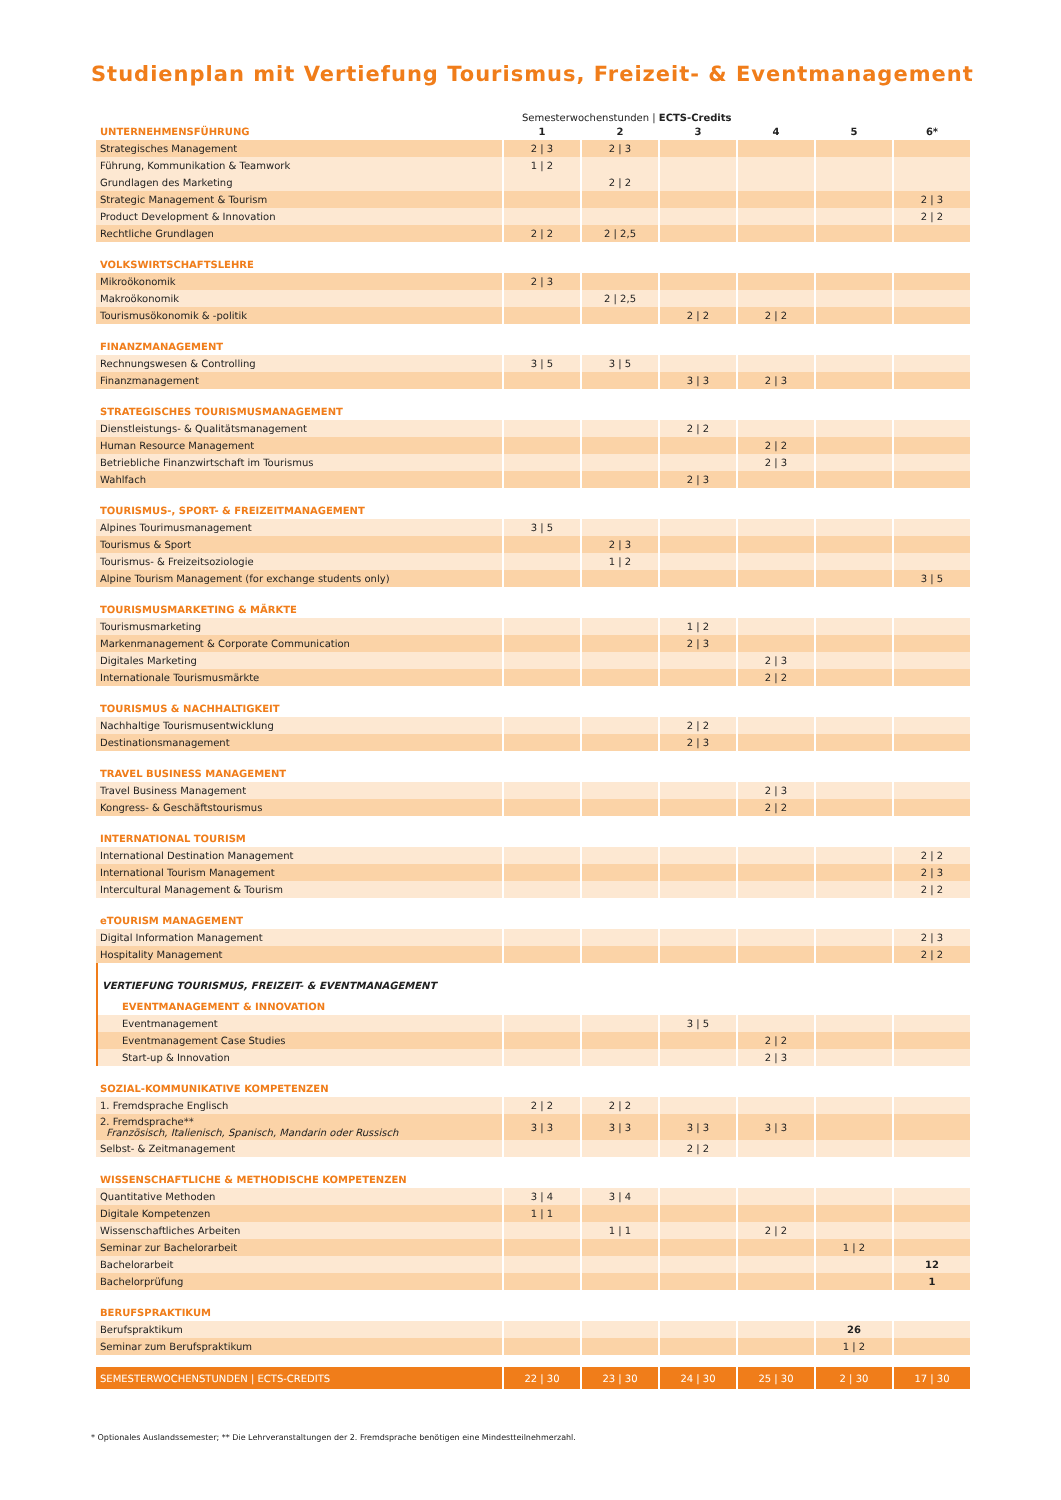Studienplan mit Vertiefung Tourismus, Freizeit- & Eventmanagement
Semesterwochenstunden | ECTS-Credits
| UNTERNEHMENSFÜHRUNG | 1 | 2 | 3 | 4 | 5 | 6* |
| Strategisches Management | 2 / 3 | 2 / 3 | | | | |
| Führung, Kommunikation & Teamwork | 1 / 2 | | | | | |
| Grundlagen des Marketing | | 2 / 2 | | | | |
| Strategic Management & Tourism | | | | | | 2 / 3 |
| Product Development & Innovation | | | | | | 2 / 2 |
| Rechtliche Grundlagen | 2 / 2 | 2 / 2,5 | | | | |
| VOLKSWIRTSCHAFTSLEHRE | | | | | | |
| Mikroökonomik | 2 / 3 | | | | | |
| Makroökonomik | | 2 / 2,5 | | | | |
| Tourismusökonomik & -politik | | | 2 / 2 | 2 / 2 | | |
| FINANZMANAGEMENT | | | | | | |
| Rechnungswesen & Controlling | 3 / 5 | 3 / 5 | | | | |
| Finanzmanagement | | | 3 / 3 | 2 / 3 | | |
| STRATEGISCHES TOURISMUSMANAGEMENT | | | | | | |
| Dienstleistungs- & Qualitätsmanagement | | | 2 / 2 | | | |
| Human Resource Management | | | | 2 / 2 | | |
| Betriebliche Finanzwirtschaft im Tourismus | | | | 2 / 3 | | |
| Wahlfach | | | 2 / 3 | | | |
| TOURISMUS-, SPORT- & FREIZEITMANAGEMENT | | | | | | |
| Alpines Tourimusmanagement | 3 / 5 | | | | | |
| Tourismus & Sport | | 2 / 3 | | | | |
| Tourismus- & Freizeitsoziologie | | 1 / 2 | | | | |
| Alpine Tourism Management (for exchange students only) | | | | | | 3 / 5 |
| TOURISMUSMARKETING & MÄRKTE | | | | | | |
| Tourismusmarketing | | | 1 / 2 | | | |
| Markenmanagement & Corporate Communication | | | 2 / 3 | | | |
| Digitales Marketing | | | | 2 / 3 | | |
| Internationale Tourismusmärkte | | | | 2 / 2 | | |
| TOURISMUS & NACHHALTIGKEIT | | | | | | |
| Nachhaltige Tourismusentwicklung | | | 2 / 2 | | | |
| Destinationsmanagement | | | 2 / 3 | | | |
| TRAVEL BUSINESS MANAGEMENT | | | | | | |
| Travel Business Management | | | | 2 / 3 | | |
| Kongress- & Geschäftstourismus | | | | 2 / 2 | | |
| INTERNATIONAL TOURISM | | | | | | |
| International Destination Management | | | | | | 2 / 2 |
| International Tourism Management | | | | | | 2 / 3 |
| Intercultural Management & Tourism | | | | | | 2 / 2 |
| eTOURISM MANAGEMENT | | | | | | |
| Digital Information Management | | | | | | 2 / 3 |
| Hospitality Management | | | | | | 2 / 2 |
| VERTIEFUNG TOURISMUS, FREIZEIT- & EVENTMANAGEMENT | | | | | | |
| EVENTMANAGEMENT & INNOVATION | | | | | | |
| Eventmanagement | | | 3 / 5 | | | |
| Eventmanagement Case Studies | | | | 2 / 2 | | |
| Start-up & Innovation | | | | 2 / 3 | | |
| SOZIAL-KOMMUNIKATIVE KOMPETENZEN | | | | | | |
| 1. Fremdsprache Englisch | 2 / 2 | 2 / 2 | | | | |
| 2. Fremdsprache** Französisch, Italienisch, Spanisch, Mandarin oder Russisch | 3 / 3 | 3 / 3 | 3 / 3 | 3 / 3 | | |
| Selbst- & Zeitmanagement | | | 2 / 2 | | | |
| WISSENSCHAFTLICHE & METHODISCHE KOMPETENZEN | | | | | | |
| Quantitative Methoden | 3 / 4 | 3 / 4 | | | | |
| Digitale Kompetenzen | 1 / 1 | | | | | |
| Wissenschaftliches Arbeiten | | 1 / 1 | | 2 / 2 | | |
| Seminar zur Bachelorarbeit | | | | | 1 / 2 | |
| Bachelorarbeit | | | | | | 12 |
| Bachelorprüfung | | | | | | 1 |
| BERUFSPRAKTIKUM | | | | | | |
| Berufspraktikum | | | | | 26 | |
| Seminar zum Berufspraktikum | | | | | 1 / 2 | |
| SEMESTERWOCHENSTUNDEN / ECTS-CREDITS | 22 / 30 | 23 / 30 | 24 / 30 | 25 / 30 | 2 / 30 | 17 / 30 |
* Optionales Auslandssemester; ** Die Lehrveranstaltungen der 2. Fremdsprache benötigen eine Mindestteilnehmerzahl.